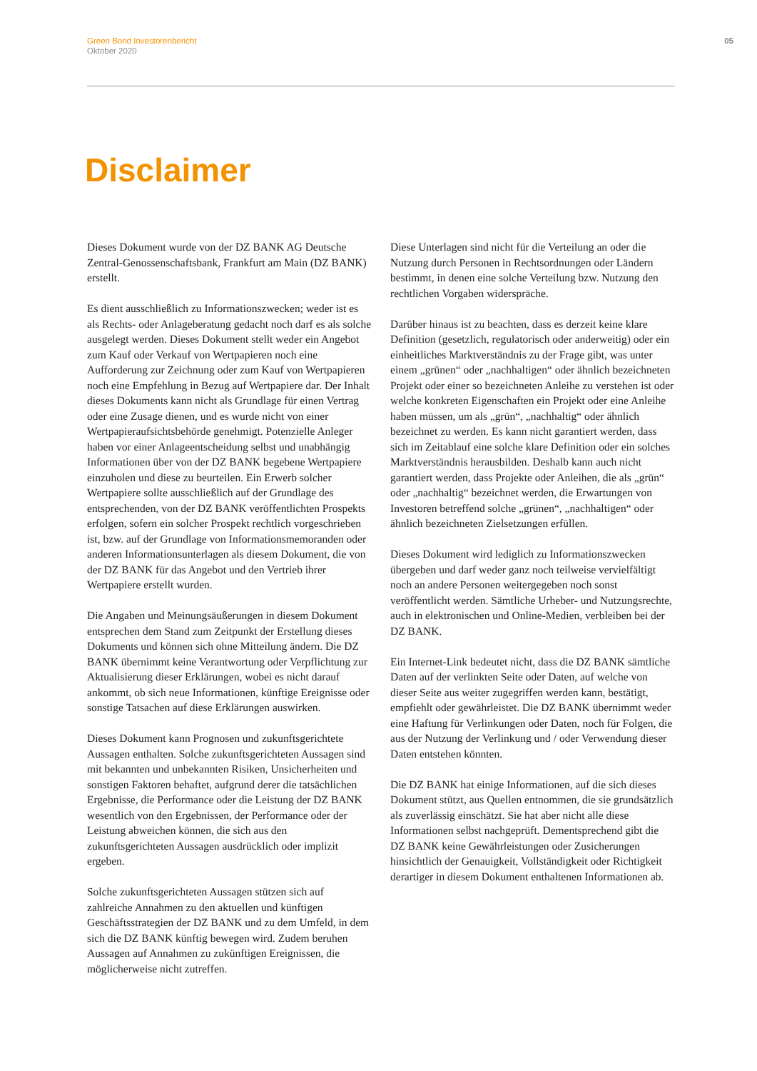Green Bond Investorenbericht
Oktober 2020
05
Disclaimer
Dieses Dokument wurde von der DZ BANK AG Deutsche Zentral-Genossenschaftsbank, Frankfurt am Main (DZ BANK) erstellt.
Es dient ausschließlich zu Informationszwecken; weder ist es als Rechts- oder Anlageberatung gedacht noch darf es als solche ausgelegt werden. Dieses Dokument stellt weder ein Angebot zum Kauf oder Verkauf von Wertpapieren noch eine Aufforderung zur Zeichnung oder zum Kauf von Wertpapieren noch eine Empfehlung in Bezug auf Wertpapiere dar. Der Inhalt dieses Dokuments kann nicht als Grundlage für einen Vertrag oder eine Zusage dienen, und es wurde nicht von einer Wertpapieraufsichtsbehörde genehmigt. Potenzielle Anleger haben vor einer Anlageentscheidung selbst und unabhängig Informationen über von der DZ BANK begebene Wertpapiere einzuholen und diese zu beurteilen. Ein Erwerb solcher Wertpapiere sollte ausschließlich auf der Grundlage des entsprechenden, von der DZ BANK veröffentlichten Prospekts erfolgen, sofern ein solcher Prospekt rechtlich vorgeschrieben ist, bzw. auf der Grundlage von Informationsmemoranden oder anderen Informationsunterlagen als diesem Dokument, die von der DZ BANK für das Angebot und den Vertrieb ihrer Wertpapiere erstellt wurden.
Die Angaben und Meinungsäußerungen in diesem Dokument entsprechen dem Stand zum Zeitpunkt der Erstellung dieses Dokuments und können sich ohne Mitteilung ändern. Die DZ BANK übernimmt keine Verantwortung oder Verpflichtung zur Aktualisierung dieser Erklärungen, wobei es nicht darauf ankommt, ob sich neue Informationen, künftige Ereignisse oder sonstige Tatsachen auf diese Erklärungen auswirken.
Dieses Dokument kann Prognosen und zukunftsgerichtete Aussagen enthalten. Solche zukunftsgerichteten Aussagen sind mit bekannten und unbekannten Risiken, Unsicherheiten und sonstigen Faktoren behaftet, aufgrund derer die tatsächlichen Ergebnisse, die Performance oder die Leistung der DZ BANK wesentlich von den Ergebnissen, der Performance oder der Leistung abweichen können, die sich aus den zukunftsgerichteten Aussagen ausdrücklich oder implizit ergeben.
Solche zukunftsgerichteten Aussagen stützen sich auf zahlreiche Annahmen zu den aktuellen und künftigen Geschäftsstrategien der DZ BANK und zu dem Umfeld, in dem sich die DZ BANK künftig bewegen wird. Zudem beruhen Aussagen auf Annahmen zu zukünftigen Ereignissen, die möglicherweise nicht zutreffen.
Diese Unterlagen sind nicht für die Verteilung an oder die Nutzung durch Personen in Rechtsordnungen oder Ländern bestimmt, in denen eine solche Verteilung bzw. Nutzung den rechtlichen Vorgaben widerspräche.
Darüber hinaus ist zu beachten, dass es derzeit keine klare Definition (gesetzlich, regulatorisch oder anderweitig) oder ein einheitliches Marktverständnis zu der Frage gibt, was unter einem „grünen“ oder „nachhaltigen“ oder ähnlich bezeichneten Projekt oder einer so bezeichneten Anleihe zu verstehen ist oder welche konkreten Eigenschaften ein Projekt oder eine Anleihe haben müssen, um als „grün“, „nachhaltig“ oder ähnlich bezeichnet zu werden. Es kann nicht garantiert werden, dass sich im Zeitablauf eine solche klare Definition oder ein solches Marktverständnis herausbilden. Deshalb kann auch nicht garantiert werden, dass Projekte oder Anleihen, die als „grün“ oder „nachhaltig“ bezeichnet werden, die Erwartungen von Investoren betreffend solche „grünen“, „nachhaltigen“ oder ähnlich bezeichneten Zielsetzungen erfüllen.
Dieses Dokument wird lediglich zu Informationszwecken übergeben und darf weder ganz noch teilweise vervielfältigt noch an andere Personen weitergegeben noch sonst veröffentlicht werden. Sämtliche Urheber- und Nutzungsrechte, auch in elektronischen und Online-Medien, verbleiben bei der DZ BANK.
Ein Internet-Link bedeutet nicht, dass die DZ BANK sämtliche Daten auf der verlinkten Seite oder Daten, auf welche von dieser Seite aus weiter zugegriffen werden kann, bestätigt, empfiehlt oder gewährleistet. Die DZ BANK übernimmt weder eine Haftung für Verlinkungen oder Daten, noch für Folgen, die aus der Nutzung der Verlinkung und / oder Verwendung dieser Daten entstehen könnten.
Die DZ BANK hat einige Informationen, auf die sich dieses Dokument stützt, aus Quellen entnommen, die sie grundsätzlich als zuverlässig einschätzt. Sie hat aber nicht alle diese Informationen selbst nachgeprüft. Dementsprechend gibt die DZ BANK keine Gewährleistungen oder Zusicherungen hinsichtlich der Genauigkeit, Vollständigkeit oder Richtigkeit derartiger in diesem Dokument enthaltenen Informationen ab.